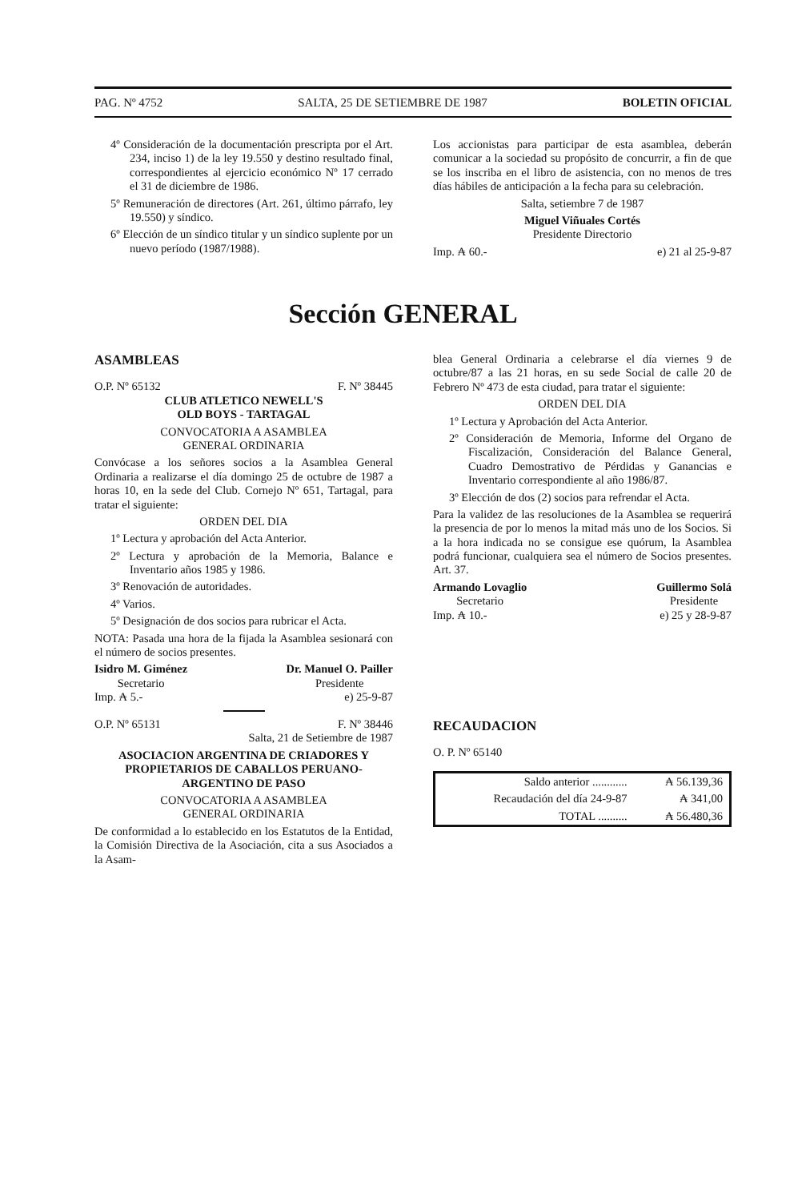PAG. Nº 4752 SALTA, 25 DE SETIEMBRE DE 1987 BOLETIN OFICIAL
4º Consideración de la documentación prescripta por el Art. 234, inciso 1) de la ley 19.550 y destino resultado final, correspondientes al ejercicio económico Nº 17 cerrado el 31 de diciembre de 1986.
5º Remuneración de directores (Art. 261, último párrafo, ley 19.550) y síndico.
6º Elección de un síndico titular y un síndico suplente por un nuevo período (1987/1988).
Los accionistas para participar de esta asamblea, deberán comunicar a la sociedad su propósito de concurrir, a fin de que se los inscriba en el libro de asistencia, con no menos de tres días hábiles de anticipación a la fecha para su celebración.
Salta, setiembre 7 de 1987
Miguel Viñuales Cortés
Presidente Directorio
Imp. ₳ 60.- e) 21 al 25-9-87
Sección GENERAL
ASAMBLEAS
O.P. Nº 65132 F. Nº 38445
CLUB ATLETICO NEWELL'S
OLD BOYS - TARTAGAL
CONVOCATORIA A ASAMBLEA
GENERAL ORDINARIA
Convócase a los señores socios a la Asamblea General Ordinaria a realizarse el día domingo 25 de octubre de 1987 a horas 10, en la sede del Club. Cornejo Nº 651, Tartagal, para tratar el siguiente:
ORDEN DEL DIA
1º Lectura y aprobación del Acta Anterior.
2º Lectura y aprobación de la Memoria, Balance e Inventario años 1985 y 1986.
3º Renovación de autoridades.
4º Varios.
5º Designación de dos socios para rubricar el Acta.
NOTA: Pasada una hora de la fijada la Asamblea sesionará con el número de socios presentes.
Isidro M. Giménez
Secretario Dr. Manuel O. Pailler
Presidente
Imp. ₳ 5.- e) 25-9-87
O.P. Nº 65131 F. Nº 38446
Salta, 21 de Setiembre de 1987
ASOCIACION ARGENTINA DE CRIADORES Y PROPIETARIOS DE CABALLOS PERUANO-ARGENTINO DE PASO
CONVOCATORIA A ASAMBLEA
GENERAL ORDINARIA
De conformidad a lo establecido en los Estatutos de la Entidad, la Comisión Directiva de la Asociación, cita a sus Asociados a la Asam-
blea General Ordinaria a celebrarse el día viernes 9 de octubre/87 a las 21 horas, en su sede Social de calle 20 de Febrero Nº 473 de esta ciudad, para tratar el siguiente:
ORDEN DEL DIA
1º Lectura y Aprobación del Acta Anterior.
2º Consideración de Memoria, Informe del Organo de Fiscalización, Consideración del Balance General, Cuadro Demostrativo de Pérdidas y Ganancias e Inventario correspondiente al año 1986/87.
3º Elección de dos (2) socios para refrendar el Acta.
Para la validez de las resoluciones de la Asamblea se requerirá la presencia de por lo menos la mitad más uno de los Socios. Si a la hora indicada no se consigue ese quórum, la Asamblea podrá funcionar, cualquiera sea el número de Socios presentes. Art. 37.
Armando Lovaglio
Secretario Guillermo Solá
Presidente
Imp. ₳ 10.- e) 25 y 28-9-87
RECAUDACION
O. P. Nº 65140
| Saldo anterior ............ | ₳ 56.139,36 |
| Recaudación del día 24-9-87 | ₳ 341,00 |
| TOTAL .......... | ₳ 56.480,36 |